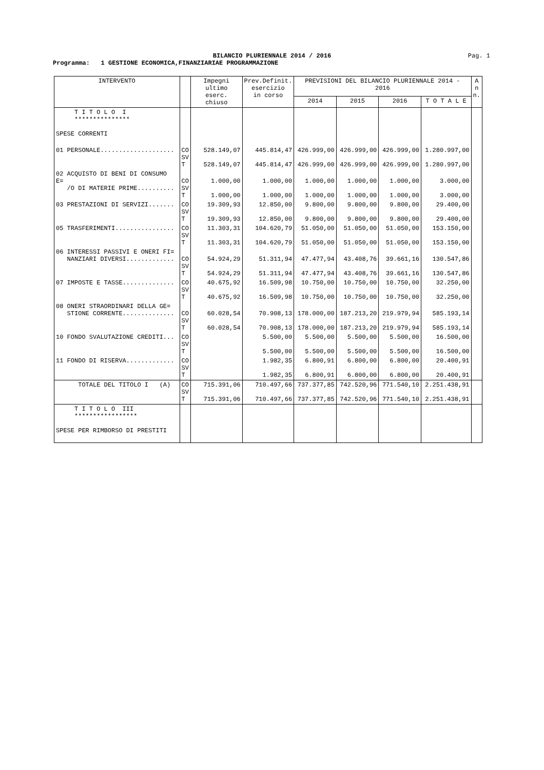BILANCIO PLURIENNALE 2014 / 2016
Pag. 1
Programma: 1 GESTIONE ECONOMICA,FINANZIARIAE PROGRAMMAZIONE
| INTERVENTO | | Impegni ultimo eserc. chiuso | Prev.Definit. esercizio in corso | PREVISIONI DEL BILANCIO PLURIENNALE 2014 - 2016 | | | | A n n. |
| --- | --- | --- | --- | --- | --- | --- | --- | --- |
| | | | | 2014 | 2015 | 2016 | T O T A L E | |
| T I T O L O I *************** SPESE CORRENTI | | | | | | | | |
| 01 PERSONALE.................... | CO SV T | 528.149,07 528.149,07 | 445.814,47 445.814,47 | 426.999,00 426.999,00 | 426.999,00 426.999,00 | 426.999,00 426.999,00 | 1.280.997,00 1.280.997,00 | |
| 02 ACQUISTO DI BENI DI CONSUMO E= /O DI MATERIE PRIME.......... | CO SV T | 1.000,00 1.000,00 | 1.000,00 1.000,00 | 1.000,00 1.000,00 | 1.000,00 1.000,00 | 1.000,00 1.000,00 | 3.000,00 3.000,00 | |
| 03 PRESTAZIONI DI SERVIZI....... | CO SV T | 19.309,93 19.309,93 | 12.850,00 12.850,00 | 9.800,00 9.800,00 | 9.800,00 9.800,00 | 9.800,00 9.800,00 | 29.400,00 29.400,00 | |
| 05 TRASFERIMENTI................ | CO SV T | 11.303,31 11.303,31 | 104.620,79 104.620,79 | 51.050,00 51.050,00 | 51.050,00 51.050,00 | 51.050,00 51.050,00 | 153.150,00 153.150,00 | |
| 06 INTERESSI PASSIVI E ONERI FI= NANZIARI DIVERSI............. | CO SV T | 54.924,29 54.924,29 | 51.311,94 51.311,94 | 47.477,94 47.477,94 | 43.408,76 43.408,76 | 39.661,16 39.661,16 | 130.547,86 130.547,86 | |
| 07 IMPOSTE E TASSE.............. | CO SV T | 40.675,92 40.675,92 | 16.509,98 16.509,98 | 10.750,00 10.750,00 | 10.750,00 10.750,00 | 10.750,00 10.750,00 | 32.250,00 32.250,00 | |
| 08 ONERI STRAORDINARI DELLA GE= STIONE CORRENTE.............. | CO SV T | 60.028,54 60.028,54 | 70.908,13 70.908,13 | 178.000,00 178.000,00 | 187.213,20 187.213,20 | 219.979,94 219.979,94 | 585.193,14 585.193,14 | |
| 10 FONDO SVALUTAZIONE CREDITI... | CO SV T | | 5.500,00 5.500,00 | 5.500,00 5.500,00 | 5.500,00 5.500,00 | 5.500,00 5.500,00 | 16.500,00 16.500,00 | |
| 11 FONDO DI RISERVA............. | CO SV T | | 1.982,35 1.982,35 | 6.800,91 6.800,91 | 6.800,00 6.800,00 | 6.800,00 6.800,00 | 20.400,91 20.400,91 | |
| TOTALE DEL TITOLO I (A) | CO SV T | 715.391,06 715.391,06 | 710.497,66 710.497,66 | 737.377,85 737.377,85 | 742.520,96 742.520,96 | 771.540,10 771.540,10 | 2.251.438,91 2.251.438,91 | |
| T I T O L O III ***************** SPESE PER RIMBORSO DI PRESTITI | | | | | | | | |